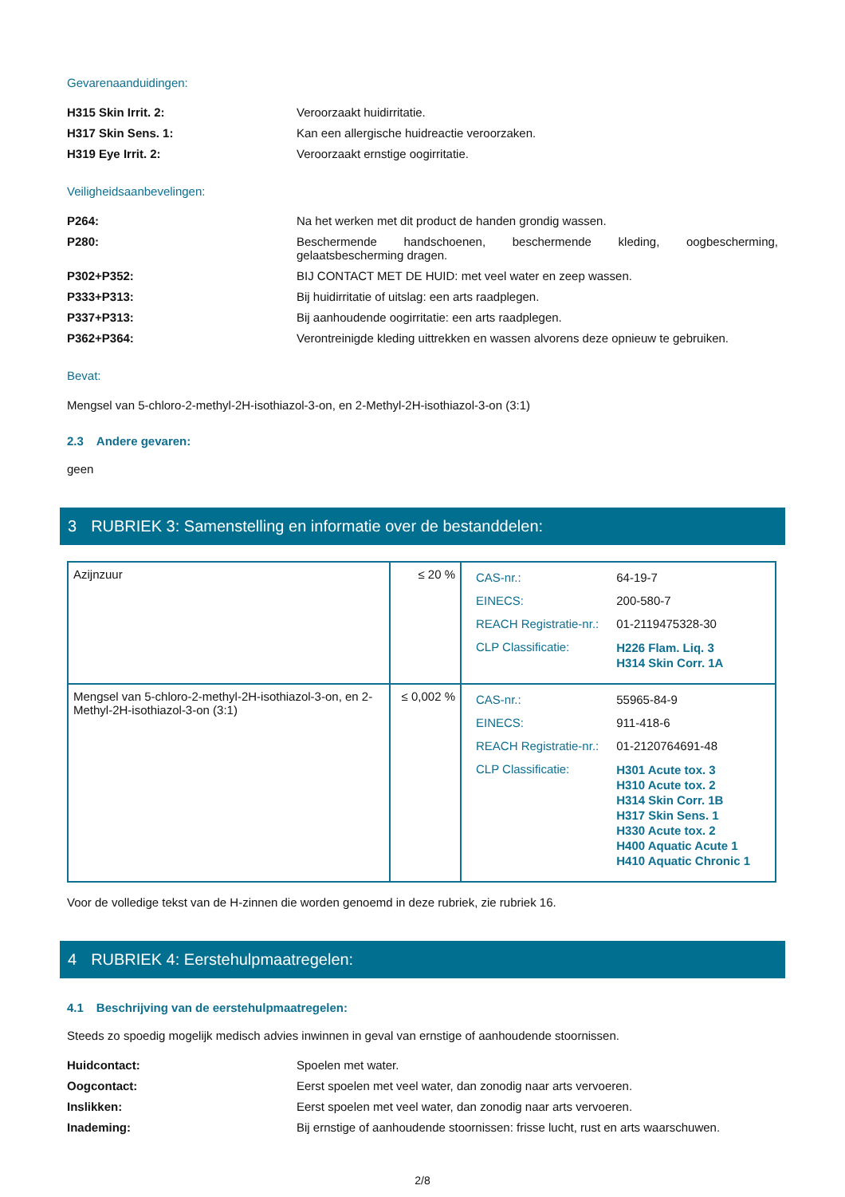Gevarenaanduidingen:
H315 Skin Irrit. 2: Veroorzaakt huidirritatie.
H317 Skin Sens. 1: Kan een allergische huidreactie veroorzaken.
H319 Eye Irrit. 2: Veroorzaakt ernstige oogirritatie.
Veiligheidsaanbevelingen:
P264: Na het werken met dit product de handen grondig wassen.
P280: Beschermende handschoenen, beschermende kleding, oogbescherming, gelaatsbescherming dragen.
P302+P352: BIJ CONTACT MET DE HUID: met veel water en zeep wassen.
P333+P313: Bij huidirritatie of uitslag: een arts raadplegen.
P337+P313: Bij aanhoudende oogirritatie: een arts raadplegen.
P362+P364: Verontreinigde kleding uittrekken en wassen alvorens deze opnieuw te gebruiken.
Bevat:
Mengsel van 5-chloro-2-methyl-2H-isothiazol-3-on, en 2-Methyl-2H-isothiazol-3-on (3:1)
2.3 Andere gevaren:
geen
3 RUBRIEK 3: Samenstelling en informatie over de bestanddelen:
| Azijnzuur | ≤ 20 % | / CAS-nr.: / 64-19-7 / / EINECS: / 200-580-7 / / REACH Registratie-nr.: / 01-2119475328-30 / / CLP Classificatie: / H226 Flam. Liq. 3 H314 Skin Corr. 1A / |
| Mengsel van 5-chloro-2-methyl-2H-isothiazol-3-on, en 2-Methyl-2H-isothiazol-3-on (3:1) | ≤ 0,002 % | / CAS-nr.: / 55965-84-9 / / EINECS: / 911-418-6 / / REACH Registratie-nr.: / 01-2120764691-48 / / CLP Classificatie: / H301 Acute tox. 3 H310 Acute tox. 2 H314 Skin Corr. 1B H317 Skin Sens. 1 H330 Acute tox. 2 H400 Aquatic Acute 1 H410 Aquatic Chronic 1 / |
Voor de volledige tekst van de H-zinnen die worden genoemd in deze rubriek, zie rubriek 16.
4 RUBRIEK 4: Eerstehulpmaatregelen:
4.1 Beschrijving van de eerstehulpmaatregelen:
Steeds zo spoedig mogelijk medisch advies inwinnen in geval van ernstige of aanhoudende stoornissen.
Huidcontact: Spoelen met water.
Oogcontact: Eerst spoelen met veel water, dan zonodig naar arts vervoeren.
Inslikken: Eerst spoelen met veel water, dan zonodig naar arts vervoeren.
Inademing: Bij ernstige of aanhoudende stoornissen: frisse lucht, rust en arts waarschuwen.
2/8